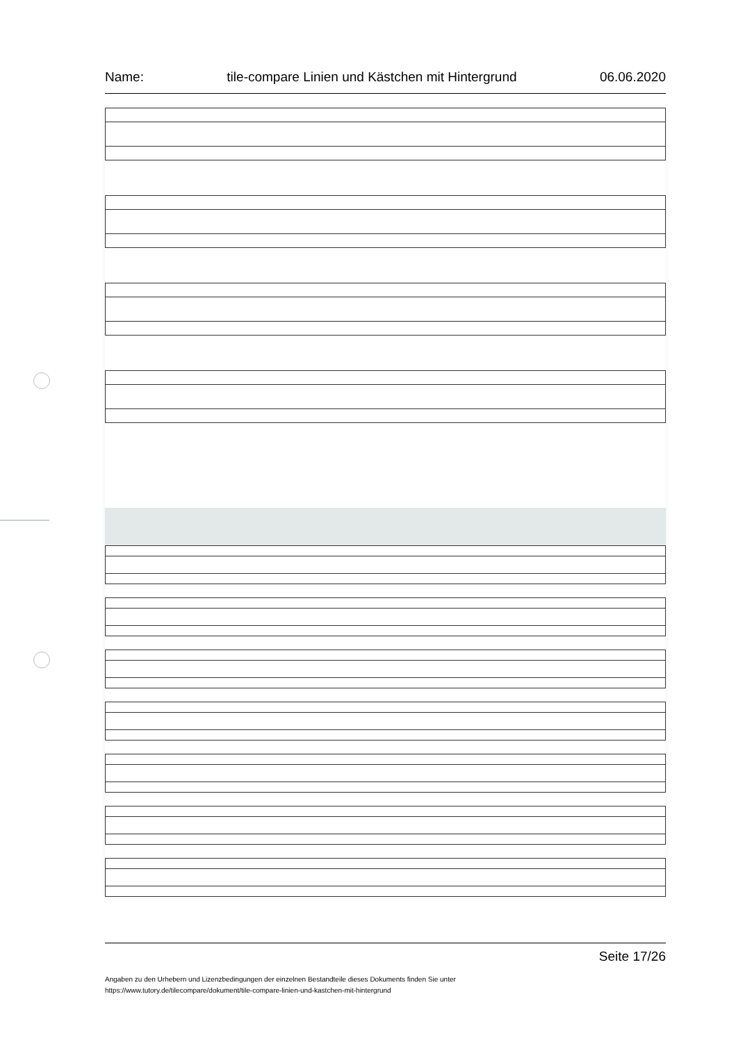Name: tile-compare Linien und Kästchen mit Hintergrund 06.06.2020
Seite 17/26
Angaben zu den Urhebern und Lizenzbedingungen der einzelnen Bestandteile dieses Dokuments finden Sie unter
https://www.tutory.de/tilecompare/dokument/tile-compare-linien-und-kastchen-mit-hintergrund